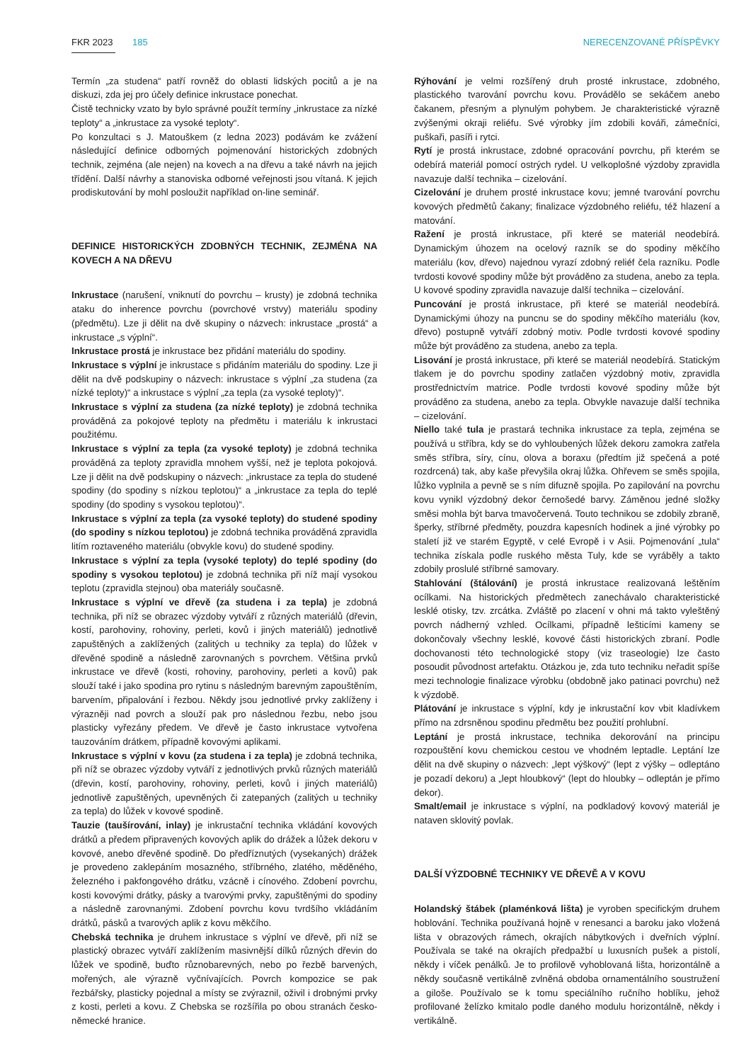FKR 2023 185 NERECENZOVANÉ PŘÍSPĚVKY
Termín „za studena“ patří rovněž do oblasti lidských pocitů a je na diskuzi, zda jej pro účely definice inkrustace ponechat.
Čistě technicky vzato by bylo správné použít termíny „inkrustace za nízké teploty“ a „inkrustace za vysoké teploty“.
Po konzultaci s J. Matouškem (z ledna 2023) podávám ke zvážení následující definice odborných pojmenování historických zdobných technik, zejména (ale nejen) na kovech a na dřevu a také návrh na jejich třídění. Další návrhy a stanoviska odborné veřejnosti jsou vítaná. K jejich prodiskutování by mohl posloužit například on-line seminář.
DEFINICE HISTORICKÝCH ZDOBNÝCH TECHNIK, ZEJMÉNA NA KOVECH A NA DŘEVU
Inkrustace (narušení, vniknutí do povrchu – krusty) je zdobná technika ataku do inherence povrchu (povrchové vrstvy) materiálu spodiny (předmětu). Lze ji dělit na dvě skupiny o názvech: inkrustace „prostá“ a inkrustace „s výplní“.
Inkrustace prostá je inkrustace bez přidání materiálu do spodiny.
Inkrustace s výplní je inkrustace s přidáním materiálu do spodiny. Lze ji dělit na dvě podskupiny o názvech: inkrustace s výplní „za studena (za nízké teploty)“ a inkrustace s výplní „za tepla (za vysoké teploty)“.
Inkrustace s výplní za studena (za nízké teploty) je zdobná technika prováděná za pokojové teploty na předmětu i materiálu k inkrustaci použitému.
Inkrustace s výplní za tepla (za vysoké teploty) je zdobná technika prováděná za teploty zpravidla mnohem vyšší, než je teplota pokojová. Lze ji dělit na dvě podskupiny o názvech: „inkrustace za tepla do studené spodiny (do spodiny s nízkou teplotou)“ a „inkrustace za tepla do teplé spodiny (do spodiny s vysokou teplotou)“.
Inkrustace s výplní za tepla (za vysoké teploty) do studené spodiny (do spodiny s nízkou teplotou) je zdobná technika prováděná zpravidla litím roztaveného materiálu (obvykle kovu) do studené spodiny.
Inkrustace s výplní za tepla (vysoké teploty) do teplé spodiny (do spodiny s vysokou teplotou) je zdobná technika při níž mají vysokou teplotu (zpravidla stejnou) oba materiály současně.
Inkrustace s výplní ve dřevě (za studena i za tepla) je zdobná technika, při níž se obrazec výzdoby vytváří z různých materiálů (dřevin, kostí, parohoviny, rohoviny, perleti, kovů i jiných materiálů) jednotlivě zapuštěných a zaklížených (zalitých u techniky za tepla) do lůžek v dřevěné spodině a následně zarovnaných s povrchem. Většina prvků inkrustace ve dřevě (kosti, rohoviny, parohoviny, perleti a kovů) pak slouží také i jako spodina pro rytinu s následným barevným zapouštěním, barvením, připalování i řezbou. Někdy jsou jednotlivé prvky zaklíženy i výrazněji nad povrch a slouží pak pro následnou řezbu, nebo jsou plasticky vyřezány předem. Ve dřevě je často inkrustace vytvořena tauzováním drátkem, případně kovovými aplikami.
Inkrustace s výplní v kovu (za studena i za tepla) je zdobná technika, při níž se obrazec výzdoby vytváří z jednotlivých prvků různých materiálů (dřevin, kostí, parohoviny, rohoviny, perleti, kovů i jiných materiálů) jednotlivě zapuštěných, upevněných či zatepaných (zalitých u techniky za tepla) do lůžek v kovové spodině.
Tauzie (taušírování, inlay) je inkrustační technika vkládání kovových drátků a předem připravených kovových aplik do drážek a lůžek dekoru v kovové, anebo dřevěné spodině. Do předříznutých (vysekaných) drážek je provedeno zaklepáním mosazného, stříbrného, zlatého, měděného, železného i pakfongového drátku, vzácně i cínového. Zdobení povrchu, kosti kovovými drátky, pásky a tvarovými prvky, zapuštěnými do spodiny a následně zarovnanými. Zdobení povrchu kovu tvrdšího vkládáním drátků, pásků a tvarových aplik z kovu měkčího.
Chebská technika je druhem inkrustace s výplní ve dřevě, při níž se plastický obrazec vytváří zaklížením masivnější dílků různých dřevin do lůžek ve spodině, buďto různobarevných, nebo po řezbě barvených, mořených, ale výrazně vyčnívajících. Povrch kompozice se pak řezbářsky, plasticky pojednal a místy se zvýraznil, oživil i drobnými prvky z kosti, perleti a kovu. Z Chebska se rozšířila po obou stranách česko-německé hranice.
Rýhování je velmi rozšířený druh prosté inkrustace, zdobného, plastického tvarování povrchu kovu. Provádělo se sekáčem anebo čakanem, přesným a plynulým pohybem. Je charakteristické výrazně zvýšenými okraji reliéfu. Své výrobky jím zdobili kováři, zámečníci, puškaři, pasíři i rytci.
Rytí je prostá inkrustace, zdobné opracování povrchu, při kterém se odebírá materiál pomocí ostrých rydel. U velkoplošné výzdoby zpravidla navazuje další technika – cizelování.
Cizelování je druhem prosté inkrustace kovu; jemné tvarování povrchu kovových předmětů čakany; finalizace výzdobného reliéfu, též hlazení a matování.
Ražení je prostá inkrustace, při které se materiál neodebírá. Dynamickým úhozem na ocelový razník se do spodiny měkčího materiálu (kov, dřevo) najednou vyrazí zdobný reliéf čela razníku. Podle tvrdosti kovové spodiny může být prováděno za studena, anebo za tepla. U kovové spodiny zpravidla navazuje další technika – cizelování.
Puncování je prostá inkrustace, při které se materiál neodebírá. Dynamickými úhozy na puncnu se do spodiny měkčího materiálu (kov, dřevo) postupně vytváří zdobný motiv. Podle tvrdosti kovové spodiny může být prováděno za studena, anebo za tepla.
Lisování je prostá inkrustace, při které se materiál neodebírá. Statickým tlakem je do povrchu spodiny zatlačen výzdobný motiv, zpravidla prostřednictvím matrice. Podle tvrdosti kovové spodiny může být prováděno za studena, anebo za tepla. Obvykle navazuje další technika – cizelování.
Niello také tula je prastará technika inkrustace za tepla, zejména se používá u stříbra, kdy se do vyhloubených lůžek dekoru zamokra zatřela směs stříbra, síry, cínu, olova a boraxu (předtím již spečená a poté rozdrcená) tak, aby kaše převyšila okraj lůžka. Ohřevem se směs spojila, lůžko vyplnila a pevně se s ním difuzně spojila. Po zapilování na povrchu kovu vynikl výzdobný dekor černošedé barvy. Záměnou jedné složky směsi mohla být barva tmavočervená. Touto technikou se zdobily zbraně, šperky, stříbrné předměty, pouzdra kapesních hodinek a jiné výrobky po staletí již ve starém Egyptě, v celé Evropě i v Asii. Pojmenování „tula“ technika získala podle ruského města Tuly, kde se vyráběly a takto zdobily proslulé stříbrné samovary.
Stahlování (štálování) je prostá inkrustace realizovaná leštěním ocílkami. Na historických předmětech zanechávalo charakteristické lesklé otisky, tzv. zrcátka. Zvláště po zlacení v ohni má takto vyleštěný povrch nádherný vzhled. Ocílkami, případně lešticími kameny se dokončovaly všechny lesklé, kovové části historických zbraní. Podle dochovanosti této technologické stopy (viz traseologie) lze často posoudit původnost artefaktu. Otázkou je, zda tuto techniku neřadit spíše mezi technologie finalizace výrobku (obdobně jako patinaci povrchu) než k výzdobě.
Plátování je inkrustace s výplní, kdy je inkrustační kov vbit kladívkem přímo na zdrsněnou spodinu předmětu bez použití prohlubní.
Leptání je prostá inkrustace, technika dekorování na principu rozpouštění kovu chemickou cestou ve vhodném leptadle. Leptání lze dělit na dvě skupiny o názvech: „lept výškový“ (lept z výšky – odleptáno je pozadí dekoru) a „lept hloubkový“ (lept do hloubky – odleptán je přímo dekor).
Smalt/email je inkrustace s výplní, na podkladový kovový materiál je nataven sklovitý povlak.
DALŠÍ VÝZDOBNÉ TECHNIKY VE DŘEVĚ A V KOVU
Holandský štábek (plaménková lišta) je vyroben specifickým druhem hoblování. Technika používaná hojně v renesanci a baroku jako vložená lišta v obrazových rámech, okrajích nábytkových i dveřních výplní. Používala se také na okrajích předpažbí u luxusních pušek a pistolí, někdy i víček penálků. Je to profilově vyhoblovaná lišta, horizontálně a někdy současně vertikálně zvlněná obdoba ornamentálního soustružení a giloše. Používalo se k tomu speciálního ručního hoblíku, jehož profilované želízko kmitalo podle daného modulu horizontálně, někdy i vertikálně.